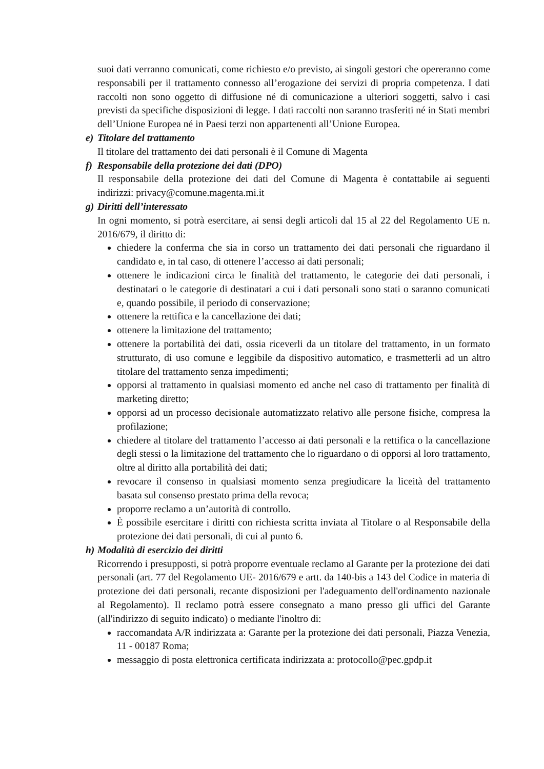suoi dati verranno comunicati, come richiesto e/o previsto, ai singoli gestori che opereranno come responsabili per il trattamento connesso all’erogazione dei servizi di propria competenza. I dati raccolti non sono oggetto di diffusione né di comunicazione a ulteriori soggetti, salvo i casi previsti da specifiche disposizioni di legge. I dati raccolti non saranno trasferiti né in Stati membri dell’Unione Europea né in Paesi terzi non appartenenti all’Unione Europea.
e) Titolare del trattamento
Il titolare del trattamento dei dati personali è il Comune di Magenta
f) Responsabile della protezione dei dati (DPO)
Il responsabile della protezione dei dati del Comune di Magenta è contattabile ai seguenti indirizzi: privacy@comune.magenta.mi.it
g) Diritti dell’interessato
In ogni momento, si potrà esercitare, ai sensi degli articoli dal 15 al 22 del Regolamento UE n. 2016/679, il diritto di:
chiedere la conferma che sia in corso un trattamento dei dati personali che riguardano il candidato e, in tal caso, di ottenere l’accesso ai dati personali;
ottenere le indicazioni circa le finalità del trattamento, le categorie dei dati personali, i destinatari o le categorie di destinatari a cui i dati personali sono stati o saranno comunicati e, quando possibile, il periodo di conservazione;
ottenere la rettifica e la cancellazione dei dati;
ottenere la limitazione del trattamento;
ottenere la portabilità dei dati, ossia riceverli da un titolare del trattamento, in un formato strutturato, di uso comune e leggibile da dispositivo automatico, e trasmetterli ad un altro titolare del trattamento senza impedimenti;
opporsi al trattamento in qualsiasi momento ed anche nel caso di trattamento per finalità di marketing diretto;
opporsi ad un processo decisionale automatizzato relativo alle persone fisiche, compresa la profilazione;
chiedere al titolare del trattamento l’accesso ai dati personali e la rettifica o la cancellazione degli stessi o la limitazione del trattamento che lo riguardano o di opporsi al loro trattamento, oltre al diritto alla portabilità dei dati;
revocare il consenso in qualsiasi momento senza pregiudicare la liceità del trattamento basata sul consenso prestato prima della revoca;
proporre reclamo a un’autorità di controllo.
È possibile esercitare i diritti con richiesta scritta inviata al Titolare o al Responsabile della protezione dei dati personali, di cui al punto 6.
h) Modalità di esercizio dei diritti
Ricorrendo i presupposti, si potrà proporre eventuale reclamo al Garante per la protezione dei dati personali (art. 77 del Regolamento UE- 2016/679 e artt. da 140-bis a 143 del Codice in materia di protezione dei dati personali, recante disposizioni per l'adeguamento dell'ordinamento nazionale al Regolamento). Il reclamo potrà essere consegnato a mano presso gli uffici del Garante (all'indirizzo di seguito indicato) o mediante l'inoltro di:
raccomandata A/R indirizzata a: Garante per la protezione dei dati personali, Piazza Venezia, 11 - 00187 Roma;
messaggio di posta elettronica certificata indirizzata a: protocollo@pec.gpdp.it